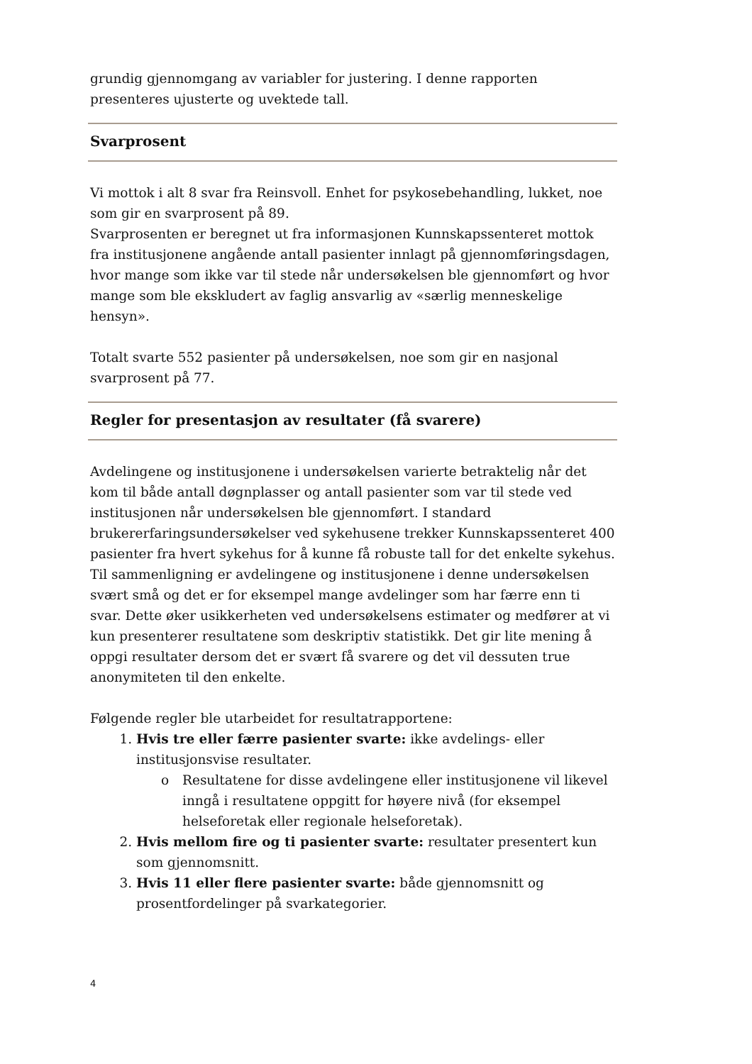grundig gjennomgang av variabler for justering. I denne rapporten presenteres ujusterte og uvektede tall.
Svarprosent
Vi mottok i alt 8 svar fra Reinsvoll. Enhet for psykosebehandling, lukket, noe som gir en svarprosent på 89.
Svarprosenten er beregnet ut fra informasjonen Kunnskapssenteret mottok fra institusjonene angående antall pasienter innlagt på gjennomføringsdagen, hvor mange som ikke var til stede når undersøkelsen ble gjennomført og hvor mange som ble ekskludert av faglig ansvarlig av «særlig menneskelige hensyn».
Totalt svarte 552 pasienter på undersøkelsen, noe som gir en nasjonal svarprosent på 77.
Regler for presentasjon av resultater (få svarere)
Avdelingene og institusjonene i undersøkelsen varierte betraktelig når det kom til både antall døgnplasser og antall pasienter som var til stede ved institusjonen når undersøkelsen ble gjennomført. I standard brukererfaringsundersøkelser ved sykehusene trekker Kunnskapssenteret 400 pasienter fra hvert sykehus for å kunne få robuste tall for det enkelte sykehus. Til sammenligning er avdelingene og institusjonene i denne undersøkelsen svært små og det er for eksempel mange avdelinger som har færre enn ti svar. Dette øker usikkerheten ved undersøkelsens estimater og medfører at vi kun presenterer resultatene som deskriptiv statistikk. Det gir lite mening å oppgi resultater dersom det er svært få svarere og det vil dessuten true anonymiteten til den enkelte.
Følgende regler ble utarbeidet for resultatrapportene:
1. Hvis tre eller færre pasienter svarte: ikke avdelings- eller institusjonsvise resultater.
o Resultatene for disse avdelingene eller institusjonene vil likevel inngå i resultatene oppgitt for høyere nivå (for eksempel helseforetak eller regionale helseforetak).
2. Hvis mellom fire og ti pasienter svarte: resultater presentert kun som gjennomsnitt.
3. Hvis 11 eller flere pasienter svarte: både gjennomsnitt og prosentfordelinger på svarkategorier.
4